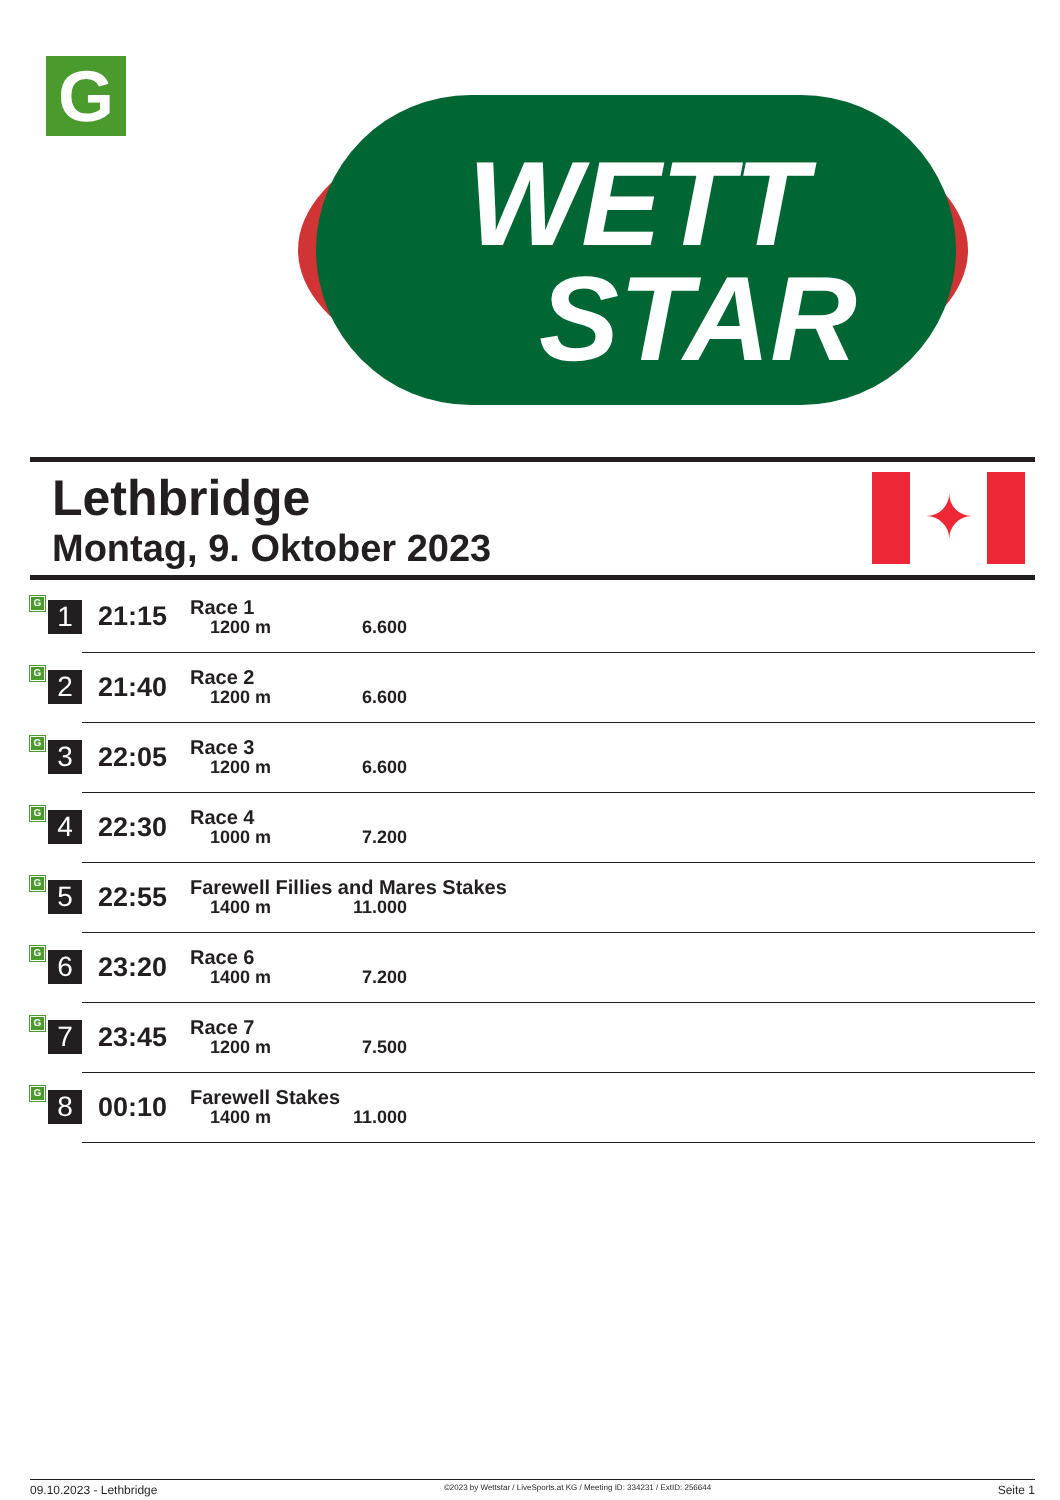G
WETT
STAR
Lethbridge
Montag, 9. Oktober 2023
✦
| G | 1 | 21:15 | Race 1 1200 m 6.600 |
| G | 2 | 21:40 | Race 2 1200 m 6.600 |
| G | 3 | 22:05 | Race 3 1200 m 6.600 |
| G | 4 | 22:30 | Race 4 1000 m 7.200 |
| G | 5 | 22:55 | Farewell Fillies and Mares Stakes 1400 m 11.000 |
| G | 6 | 23:20 | Race 6 1400 m 7.200 |
| G | 7 | 23:45 | Race 7 1200 m 7.500 |
| G | 8 | 00:10 | Farewell Stakes 1400 m 11.000 |
09.10.2023 - Lethbridge ©2023 by Wettstar / LiveSports.at KG / Meeting ID: 334231 / ExtID: 256644 Seite 1